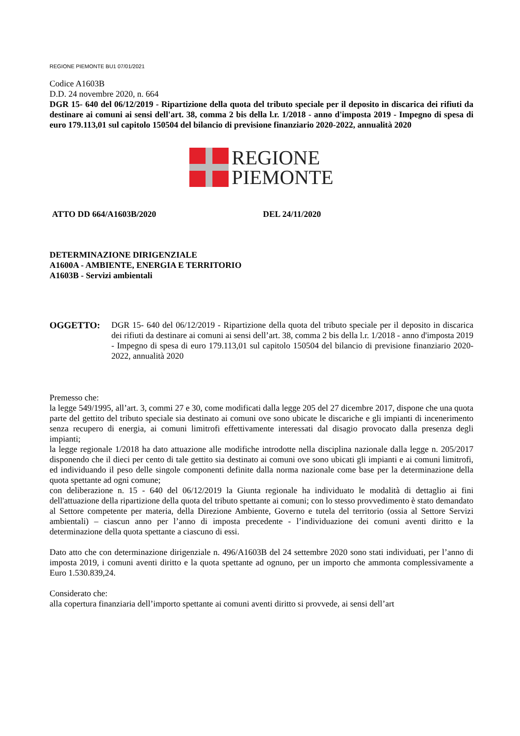REGIONE PIEMONTE BU1 07/01/2021
Codice A1603B
D.D. 24 novembre 2020, n. 664
DGR 15- 640 del 06/12/2019 - Ripartizione della quota del tributo speciale per il deposito in discarica dei rifiuti da destinare ai comuni ai sensi dell'art. 38, comma 2 bis della l.r. 1/2018 - anno d'imposta 2019 - Impegno di spesa di euro 179.113,01 sul capitolo 150504 del bilancio di previsione finanziario 2020-2022, annualità 2020
REGIONE
PIEMONTE
ATTO DD 664/A1603B/2020 DEL 24/11/2020
DETERMINAZIONE DIRIGENZIALE
A1600A - AMBIENTE, ENERGIA E TERRITORIO
A1603B - Servizi ambientali
OGGETTO: DGR 15- 640 del 06/12/2019 - Ripartizione della quota del tributo speciale per il deposito in discarica dei rifiuti da destinare ai comuni ai sensi dell’art. 38, comma 2 bis della l.r. 1/2018 - anno d'imposta 2019 - Impegno di spesa di euro 179.113,01 sul capitolo 150504 del bilancio di previsione finanziario 2020-2022, annualità 2020
Premesso che:
la legge 549/1995, all’art. 3, commi 27 e 30, come modificati dalla legge 205 del 27 dicembre 2017, dispone che una quota parte del gettito del tributo speciale sia destinato ai comuni ove sono ubicate le discariche e gli impianti di incenerimento senza recupero di energia, ai comuni limitrofi effettivamente interessati dal disagio provocato dalla presenza degli impianti;
la legge regionale 1/2018 ha dato attuazione alle modifiche introdotte nella disciplina nazionale dalla legge n. 205/2017 disponendo che il dieci per cento di tale gettito sia destinato ai comuni ove sono ubicati gli impianti e ai comuni limitrofi, ed individuando il peso delle singole componenti definite dalla norma nazionale come base per la determinazione della quota spettante ad ogni comune;
con deliberazione n. 15 - 640 del 06/12/2019 la Giunta regionale ha individuato le modalità di dettaglio ai fini dell'attuazione della ripartizione della quota del tributo spettante ai comuni; con lo stesso provvedimento è stato demandato al Settore competente per materia, della Direzione Ambiente, Governo e tutela del territorio (ossia al Settore Servizi ambientali) – ciascun anno per l’anno di imposta precedente - l’individuazione dei comuni aventi diritto e la determinazione della quota spettante a ciascuno di essi.
Dato atto che con determinazione dirigenziale n. 496/A1603B del 24 settembre 2020 sono stati individuati, per l’anno di imposta 2019, i comuni aventi diritto e la quota spettante ad ognuno, per un importo che ammonta complessivamente a Euro 1.530.839,24.
Considerato che:
alla copertura finanziaria dell’importo spettante ai comuni aventi diritto si provvede, ai sensi dell’art